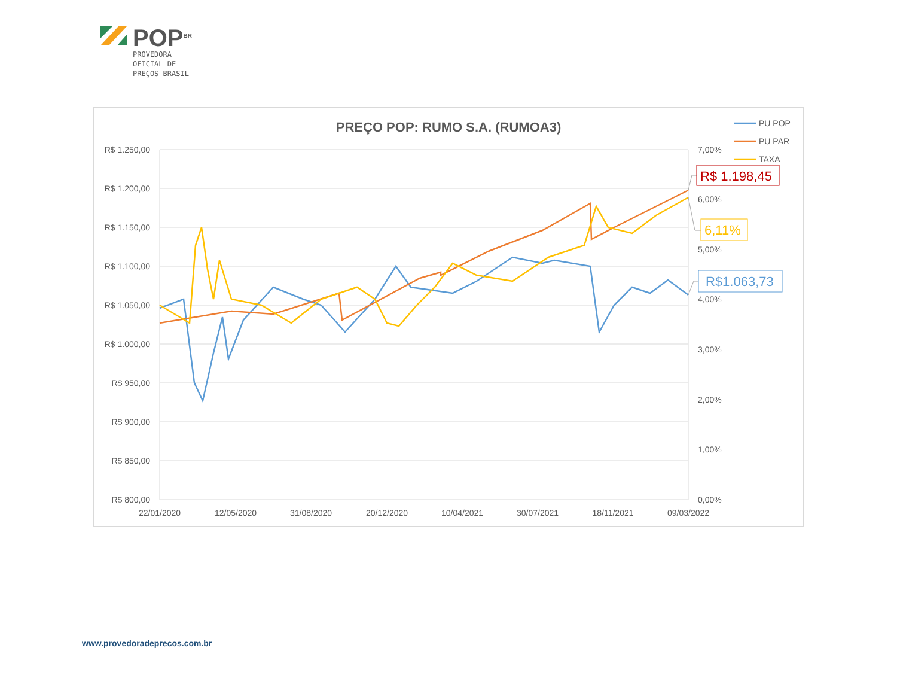POP<sup>BR</sup>
PROVEDORA
OFICIAL DE
PREÇOS BRASIL
PREÇO POP: RUMO S.A. (RUMOA3)
R$ 1.250,00
R$ 1.200,00
R$ 1.150,00
R$ 1.100,00
R$ 1.050,00
R$ 1.000,00
R$ 950,00
R$ 900,00
R$ 850,00
R$ 800,00
7,00%
6,00%
5,00%
4,00%
3,00%
2,00%
1,00%
0,00%
22/01/2020
12/05/2020
31/08/2020
20/12/2020
10/04/2021
30/07/2021
18/11/2021
09/03/2022
PU POP
PU PAR
TAXA
R$ 1.198,45
6,11%
R$1.063,73
www.provedoradeprecos.com.br